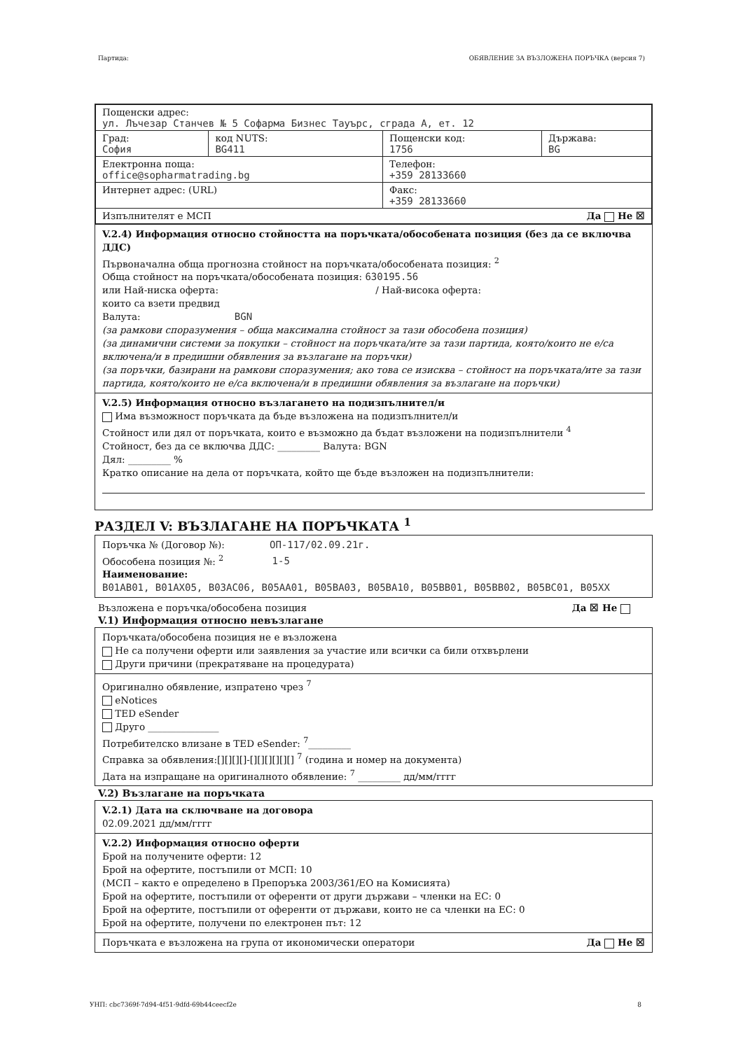Партида: ОБЯВЛЕНИЕ ЗА ВЪЗЛОЖЕНА ПОРЪЧКА (версия 7)
| Пощенски адрес: ул. Лъчезар Станчев № 5 Софарма Бизнес Тауърс, сграда А, ет. 12 | | | |
| Град: София | код NUTS: BG411 | Пощенски код: 1756 | Държава: BG |
| Електронна поща: office@sopharmatrading.bg | | Телефон: +359 28133660 | |
| Интернет адрес: (URL) | | Факс: +359 28133660 | |
| Изпълнителят е МСП Да Не ☒ | | | |
V.2.4) Информация относно стойността на поръчката/обособената позиция (без да се включва ДДС)
Първоначална обща прогнозна стойност на поръчката/обособената позиция: <sup>2</sup>
Обща стойност на поръчката/обособената позиция: 630195.56
или Най-ниска оферта: / Най-висока оферта:
които са взети предвид
Валута: BGN
(за рамкови споразумения – обща максимална стойност за тази обособена позиция)
(за динамични системи за покупки – стойност на поръчката/ите за тази партида, която/които не е/са включена/и в предишни обявления за възлагане на поръчки)
(за поръчки, базирани на рамкови споразумения; ако това се изисква – стойност на поръчката/ите за тази партида, която/които не е/са включена/и в предишни обявления за възлагане на поръчки)
V.2.5) Информация относно възлагането на подизпълнител/и
Има възможност поръчката да бъде възложена на подизпълнител/и
Стойност или дял от поръчката, които е възможно да бъдат възложени на подизпълнители <sup>4</sup>
Стойност, без да се включва ДДС: _________ Валута: BGN
Дял: _________ %
Кратко описание на дела от поръчката, който ще бъде възложен на подизпълнители:
РАЗДЕЛ V: ВЪЗЛАГАНЕ НА ПОРЪЧКАТА <sup>1</sup>
Поръчка № (Договор №): ОП-117/02.09.21г.
Обособена позиция №: <sup>2</sup> 1-5
Наименование:
B01AB01, B01AX05, B03AC06, B05AA01, B05BA03, B05BA10, B05BB01, B05BB02, B05BC01, B05XX
Възложена е поръчка/обособена позиция Да ☒ Не
V.1) Информация относно невъзлагане
Поръчката/обособена позиция не е възложена
Не са получени оферти или заявления за участие или всички са били отхвърлени
Други причини (прекратяване на процедурата)
Оригинално обявление, изпратено чрез <sup>7</sup>
eNotices
TED eSender
Друго _______________
Потребителско влизане в TED eSender: <sup>7</sup>_________
Справка за обявления:[][][][]-[][][][][][] <sup>7</sup> (година и номер на документа)
Дата на изпращане на оригиналното обявление: <sup>7</sup> _________ дд/мм/гггг
V.2) Възлагане на поръчката
V.2.1) Дата на сключване на договора
02.09.2021 дд/мм/гггг
V.2.2) Информация относно оферти
Брой на получените оферти: 12
Брой на офертите, постъпили от МСП: 10
(МСП – както е определено в Препоръка 2003/361/ЕО на Комисията)
Брой на офертите, постъпили от оференти от други държави – членки на ЕС: 0
Брой на офертите, постъпили от оференти от държави, които не са членки на ЕС: 0
Брой на офертите, получени по електронен път: 12
Поръчката е възложена на група от икономически оператори Да Не ☒
УНП: cbc7369f-7d94-4f51-9dfd-69b44ceecf2e 8